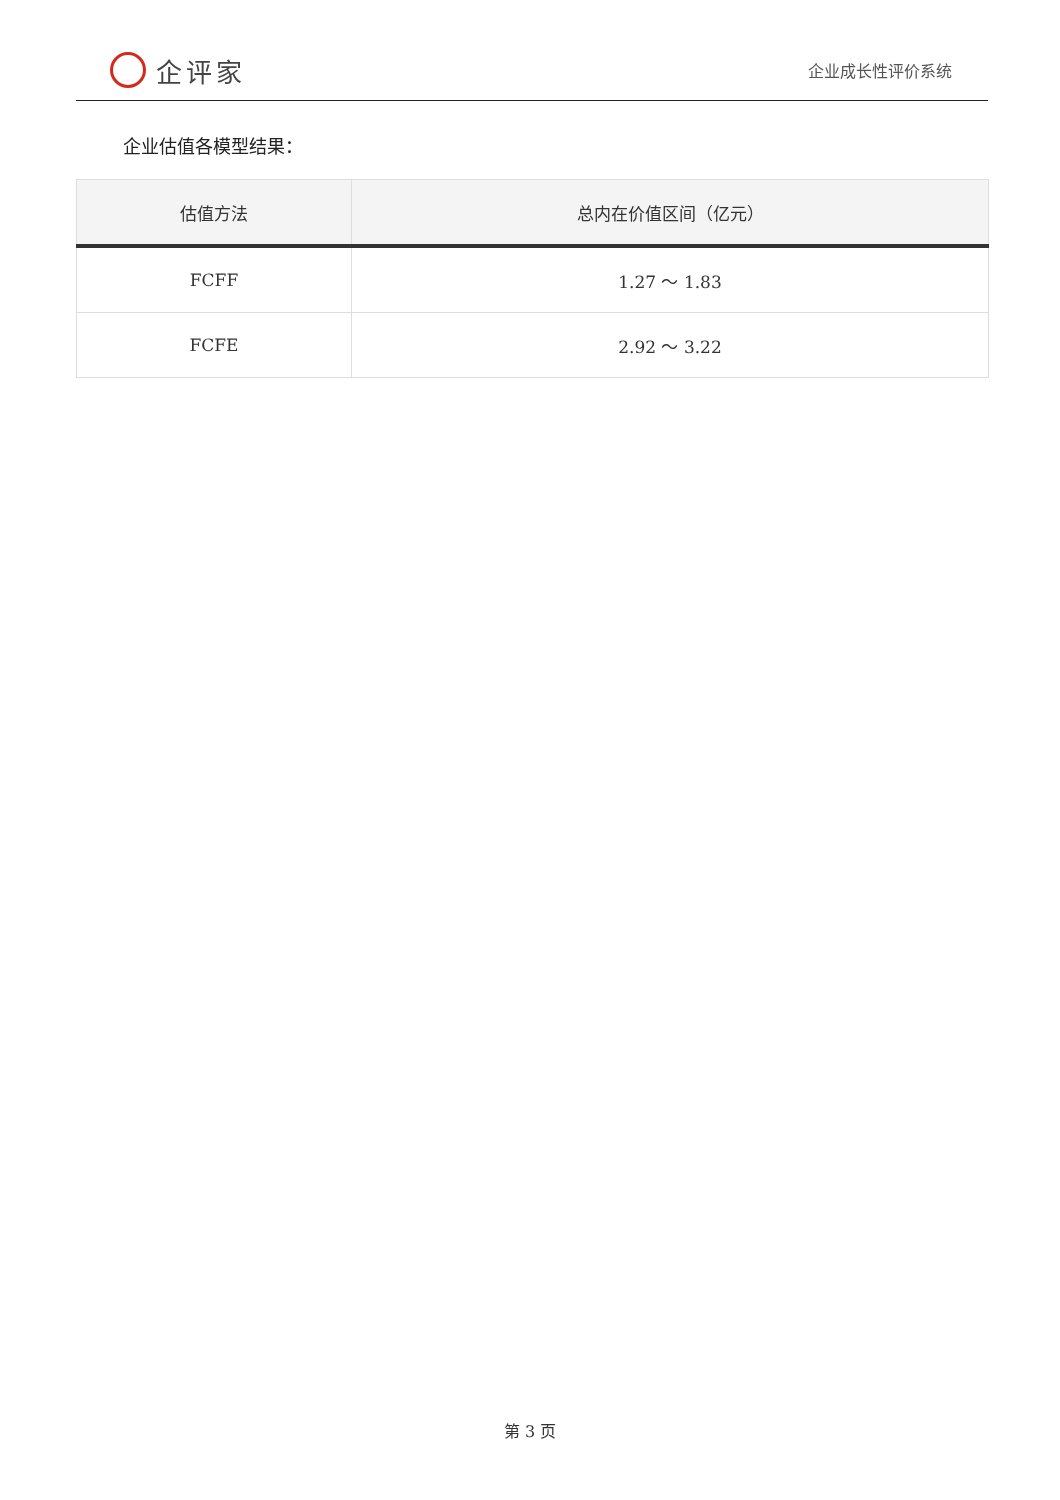企评家
企业成长性评价系统
企业估值各模型结果：
| 估值方法 | 总内在价值区间（亿元） |
| --- | --- |
| FCFF | 1.27 ～ 1.83 |
| FCFE | 2.92 ～ 3.22 |
第 3 页